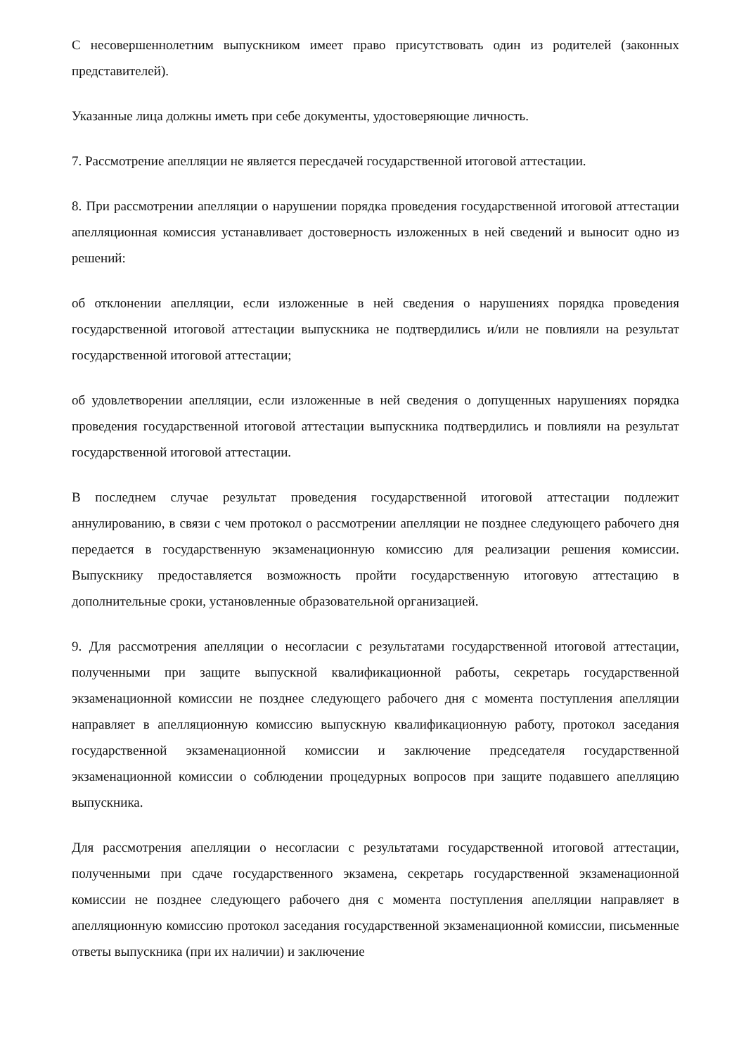С несовершеннолетним выпускником имеет право присутствовать один из родителей (законных представителей).
Указанные лица должны иметь при себе документы, удостоверяющие личность.
7. Рассмотрение апелляции не является пересдачей государственной итоговой аттестации.
8. При рассмотрении апелляции о нарушении порядка проведения государственной итоговой аттестации апелляционная комиссия устанавливает достоверность изложенных в ней сведений и выносит одно из решений:
об отклонении апелляции, если изложенные в ней сведения о нарушениях порядка проведения государственной итоговой аттестации выпускника не подтвердились и/или не повлияли на результат государственной итоговой аттестации;
об удовлетворении апелляции, если изложенные в ней сведения о допущенных нарушениях порядка проведения государственной итоговой аттестации выпускника подтвердились и повлияли на результат государственной итоговой аттестации.
В последнем случае результат проведения государственной итоговой аттестации подлежит аннулированию, в связи с чем протокол о рассмотрении апелляции не позднее следующего рабочего дня передается в государственную экзаменационную комиссию для реализации решения комиссии. Выпускнику предоставляется возможность пройти государственную итоговую аттестацию в дополнительные сроки, установленные образовательной организацией.
9. Для рассмотрения апелляции о несогласии с результатами государственной итоговой аттестации, полученными при защите выпускной квалификационной работы, секретарь государственной экзаменационной комиссии не позднее следующего рабочего дня с момента поступления апелляции направляет в апелляционную комиссию выпускную квалификационную работу, протокол заседания государственной экзаменационной комиссии и заключение председателя государственной экзаменационной комиссии о соблюдении процедурных вопросов при защите подавшего апелляцию выпускника.
Для рассмотрения апелляции о несогласии с результатами государственной итоговой аттестации, полученными при сдаче государственного экзамена, секретарь государственной экзаменационной комиссии не позднее следующего рабочего дня с момента поступления апелляции направляет в апелляционную комиссию протокол заседания государственной экзаменационной комиссии, письменные ответы выпускника (при их наличии) и заключение